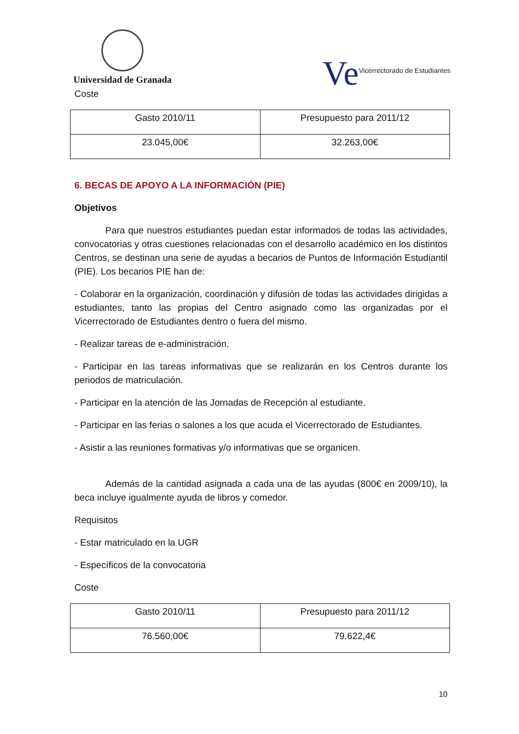Universidad de Granada
Ve Vicerrectorado de Estudiantes
Coste
| Gasto 2010/11 | Presupuesto para 2011/12 |
| 23.045,00€ | 32.263,00€ |
6. BECAS DE APOYO A LA INFORMACIÓN (PIE)
Objetivos
Para que nuestros estudiantes puedan estar informados de todas las actividades, convocatorias y otras cuestiones relacionadas con el desarrollo académico en los distintos Centros, se destinan una serie de ayudas a becarios de Puntos de Información Estudiantil (PIE). Los becarios PIE han de:
- Colaborar en la organización, coordinación y difusión de todas las actividades dirigidas a estudiantes, tanto las propias del Centro asignado como las organizadas por el Vicerrectorado de Estudiantes dentro o fuera del mismo.
- Realizar tareas de e-administración.
- Participar en las tareas informativas que se realizarán en los Centros durante los periodos de matriculación.
- Participar en la atención de las Jornadas de Recepción al estudiante.
- Participar en las ferias o salones a los que acuda el Vicerrectorado de Estudiantes.
- Asistir a las reuniones formativas y/o informativas que se organicen.
Además de la cantidad asignada a cada una de las ayudas (800€ en 2009/10), la beca incluye igualmente ayuda de libros y comedor.
Requisitos
- Estar matriculado en la UGR
- Específicos de la convocatoria
Coste
| Gasto 2010/11 | Presupuesto para 2011/12 |
| 76.560,00€ | 79.622,4€ |
10